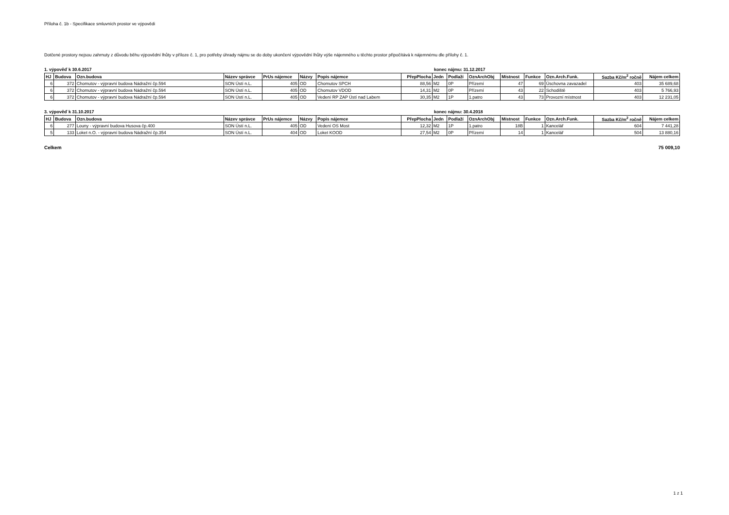Příloha č. 1b - Specifikace smluvních prostor ve výpovědi
Dotčené prostory nejsou zahrnuty z důvodu běhu výpovědní lhůty v příloze č. 1, pro potřeby úhrady nájmu se do doby ukončení výpovědní lhůty výše nájemného u těchto prostor připočítává k nájemnému dle přílohy č. 1.
1. výpověď k 30.6.2017 konec nájmu: 31.12.2017
| HJ | Budova | Ozn.budova | Název správce | PrUs nájemce | Názvy | Popis nájemce | PřepPlocha | Jedn | Podlaží | OznArchObj | Místnost | Funkce | Ozn.Arch.Funk. | Sazba Kč/m<sup>2</sup> ročně | Nájem celkem |
| --- | --- | --- | --- | --- | --- | --- | --- | --- | --- | --- | --- | --- | --- | --- | --- |
| 6 | 372 | Chomutov - výpravní budova Nádražní čp.594 | SON Ústí n.L. | 405 | OD | Chomutov SPCH | 88,56 | M2 | 0P | Přízemí | 47 | 69 | Úschovna zavazadel | 403 | 35 689,68 |
| 6 | 372 | Chomutov - výpravní budova Nádražní čp.594 | SON Ústí n.L. | 405 | OD | Chomutov VDOD | 14,31 | M2 | 0P | Přízemí | 43 | 22 | Schodiště | 403 | 5 766,93 |
| 6 | 372 | Chomutov - výpravní budova Nádražní čp.594 | SON Ústí n.L. | 405 | OD | Vedení RP ZAP Ústí nad Labem | 30,35 | M2 | 1P | 1.patro | 43 | 73 | Provozní místnost | 403 | 12 231,05 |
3. výpověď k 31.10.2017 konec nájmu: 30.4.2018
| HJ | Budova | Ozn.budova | Název správce | PrUs nájemce | Názvy | Popis nájemce | PřepPlocha | Jedn | Podlaží | OznArchObj | Místnost | Funkce | Ozn.Arch.Funk. | Sazba Kč/m<sup>2</sup> ročně | Nájem celkem |
| --- | --- | --- | --- | --- | --- | --- | --- | --- | --- | --- | --- | --- | --- | --- | --- |
| 6 | 277 | Louny - výpravní budova Husova čp.400 | SON Ústí n.L. | 405 | OD | Vedení OS Most | 12,32 | M2 | 1P | 1.patro | 18B | 1 | Kancelář | 604 | 7 441,28 |
| 5 | 133 | Loket n.O. - výpravní budova Nádražní čp.354 | SON Ústí n.L. | 404 | OD | Loket KOOD | 27,54 | M2 | 0P | Přízemí | 14 | 1 | Kancelář | 504 | 13 880,16 |
Celkem 75 009,10
1 z 1